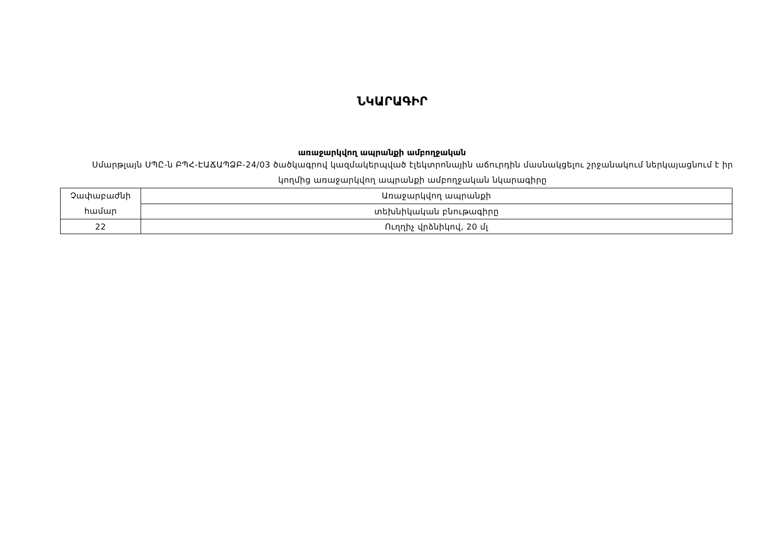ՆԿԱՐԱԳԻՐ
առաջարկվող ապրանքի ամբողջական
Սմարթլայն ՍՊԸ-ն ԲՊՀ-ԷԱՃԱՊՁԲ-24/03 ծածկագրով կազմակերպված էլեկտրոնային աճուրդին մասնակցելու շրջանակում ներկայացնում է իր կողմից առաջարկվող ապրանքի ամբողջական նկարագիրը
| Չափաբաժնի համար | Առաջարկվող ապրանքի |
| | տեխնիկական բնութագիրը |
| 22 | Ուղղիչ վրձնիկով, 20 մլ |